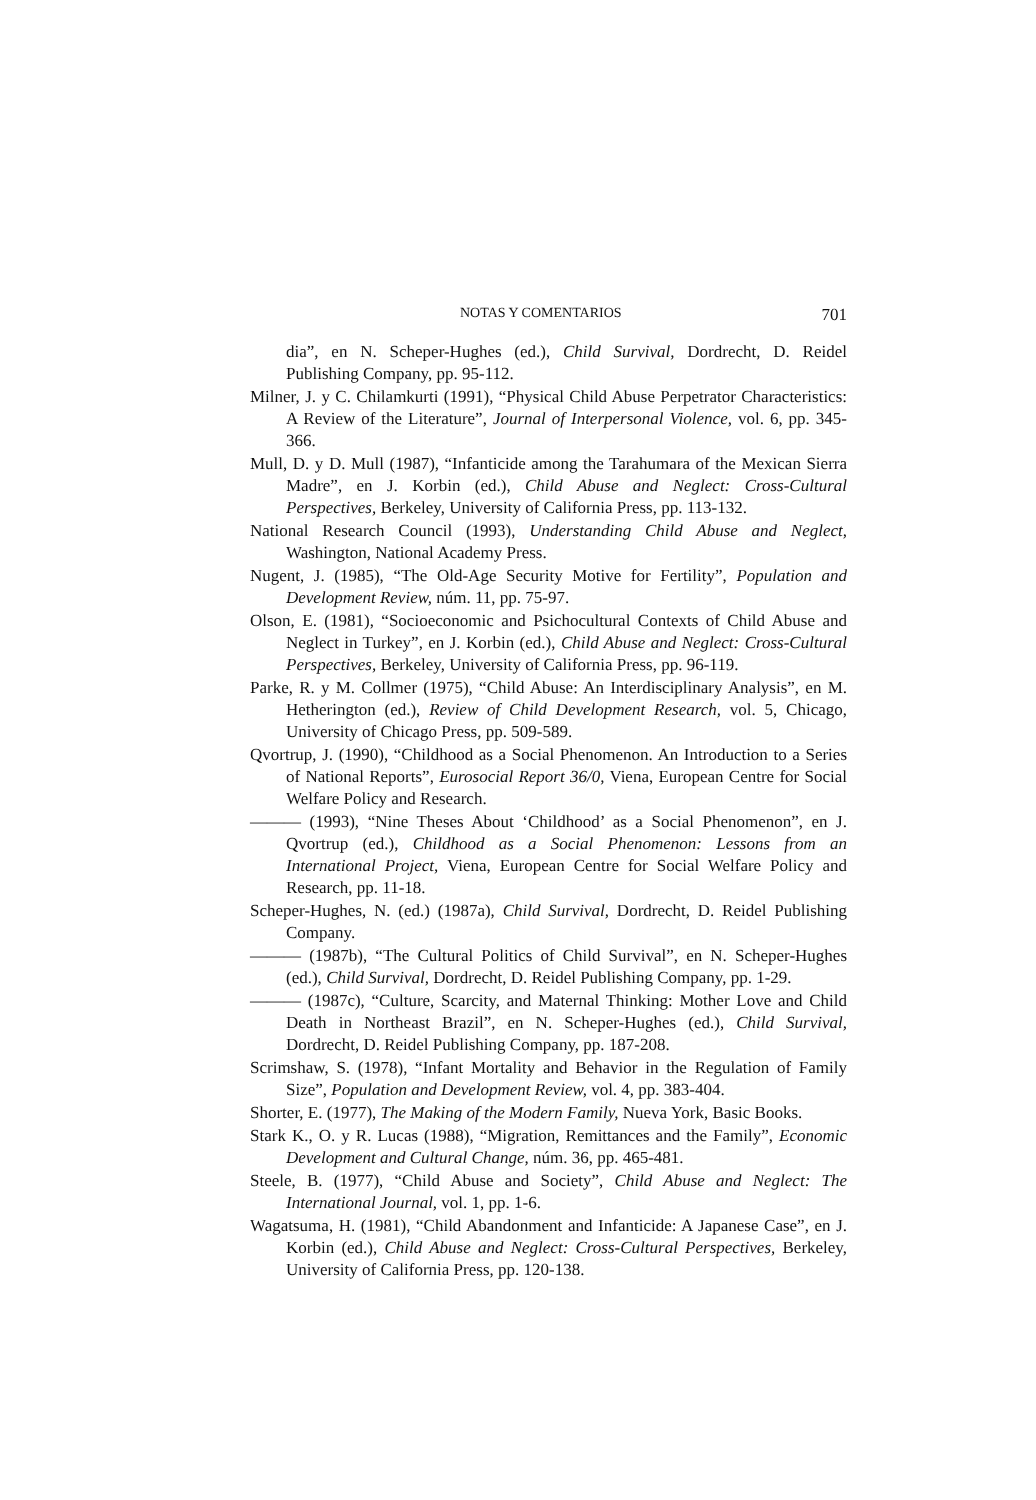NOTAS Y COMENTARIOS 701
dia”, en N. Scheper-Hughes (ed.), Child Survival, Dordrecht, D. Reidel Publishing Company, pp. 95-112.
Milner, J. y C. Chilamkurti (1991), “Physical Child Abuse Perpetrator Characteristics: A Review of the Literature”, Journal of Interpersonal Violence, vol. 6, pp. 345-366.
Mull, D. y D. Mull (1987), “Infanticide among the Tarahumara of the Mexican Sierra Madre”, en J. Korbin (ed.), Child Abuse and Neglect: Cross-Cultural Perspectives, Berkeley, University of California Press, pp. 113-132.
National Research Council (1993), Understanding Child Abuse and Neglect, Washington, National Academy Press.
Nugent, J. (1985), “The Old-Age Security Motive for Fertility”, Population and Development Review, núm. 11, pp. 75-97.
Olson, E. (1981), “Socioeconomic and Psichocultural Contexts of Child Abuse and Neglect in Turkey”, en J. Korbin (ed.), Child Abuse and Neglect: Cross-Cultural Perspectives, Berkeley, University of California Press, pp. 96-119.
Parke, R. y M. Collmer (1975), “Child Abuse: An Interdisciplinary Analysis”, en M. Hetherington (ed.), Review of Child Development Research, vol. 5, Chicago, University of Chicago Press, pp. 509-589.
Qvortrup, J. (1990), “Childhood as a Social Phenomenon. An Introduction to a Series of National Reports”, Eurosocial Report 36/0, Viena, European Centre for Social Welfare Policy and Research.
——— (1993), “Nine Theses About ‘Childhood’ as a Social Phenomenon”, en J. Qvortrup (ed.), Childhood as a Social Phenomenon: Lessons from an International Project, Viena, European Centre for Social Welfare Policy and Research, pp. 11-18.
Scheper-Hughes, N. (ed.) (1987a), Child Survival, Dordrecht, D. Reidel Publishing Company.
——— (1987b), “The Cultural Politics of Child Survival”, en N. Scheper-Hughes (ed.), Child Survival, Dordrecht, D. Reidel Publishing Company, pp. 1-29.
——— (1987c), “Culture, Scarcity, and Maternal Thinking: Mother Love and Child Death in Northeast Brazil”, en N. Scheper-Hughes (ed.), Child Survival, Dordrecht, D. Reidel Publishing Company, pp. 187-208.
Scrimshaw, S. (1978), “Infant Mortality and Behavior in the Regulation of Family Size”, Population and Development Review, vol. 4, pp. 383-404.
Shorter, E. (1977), The Making of the Modern Family, Nueva York, Basic Books.
Stark K., O. y R. Lucas (1988), “Migration, Remittances and the Family”, Economic Development and Cultural Change, núm. 36, pp. 465-481.
Steele, B. (1977), “Child Abuse and Society”, Child Abuse and Neglect: The International Journal, vol. 1, pp. 1-6.
Wagatsuma, H. (1981), “Child Abandonment and Infanticide: A Japanese Case”, en J. Korbin (ed.), Child Abuse and Neglect: Cross-Cultural Perspectives, Berkeley, University of California Press, pp. 120-138.